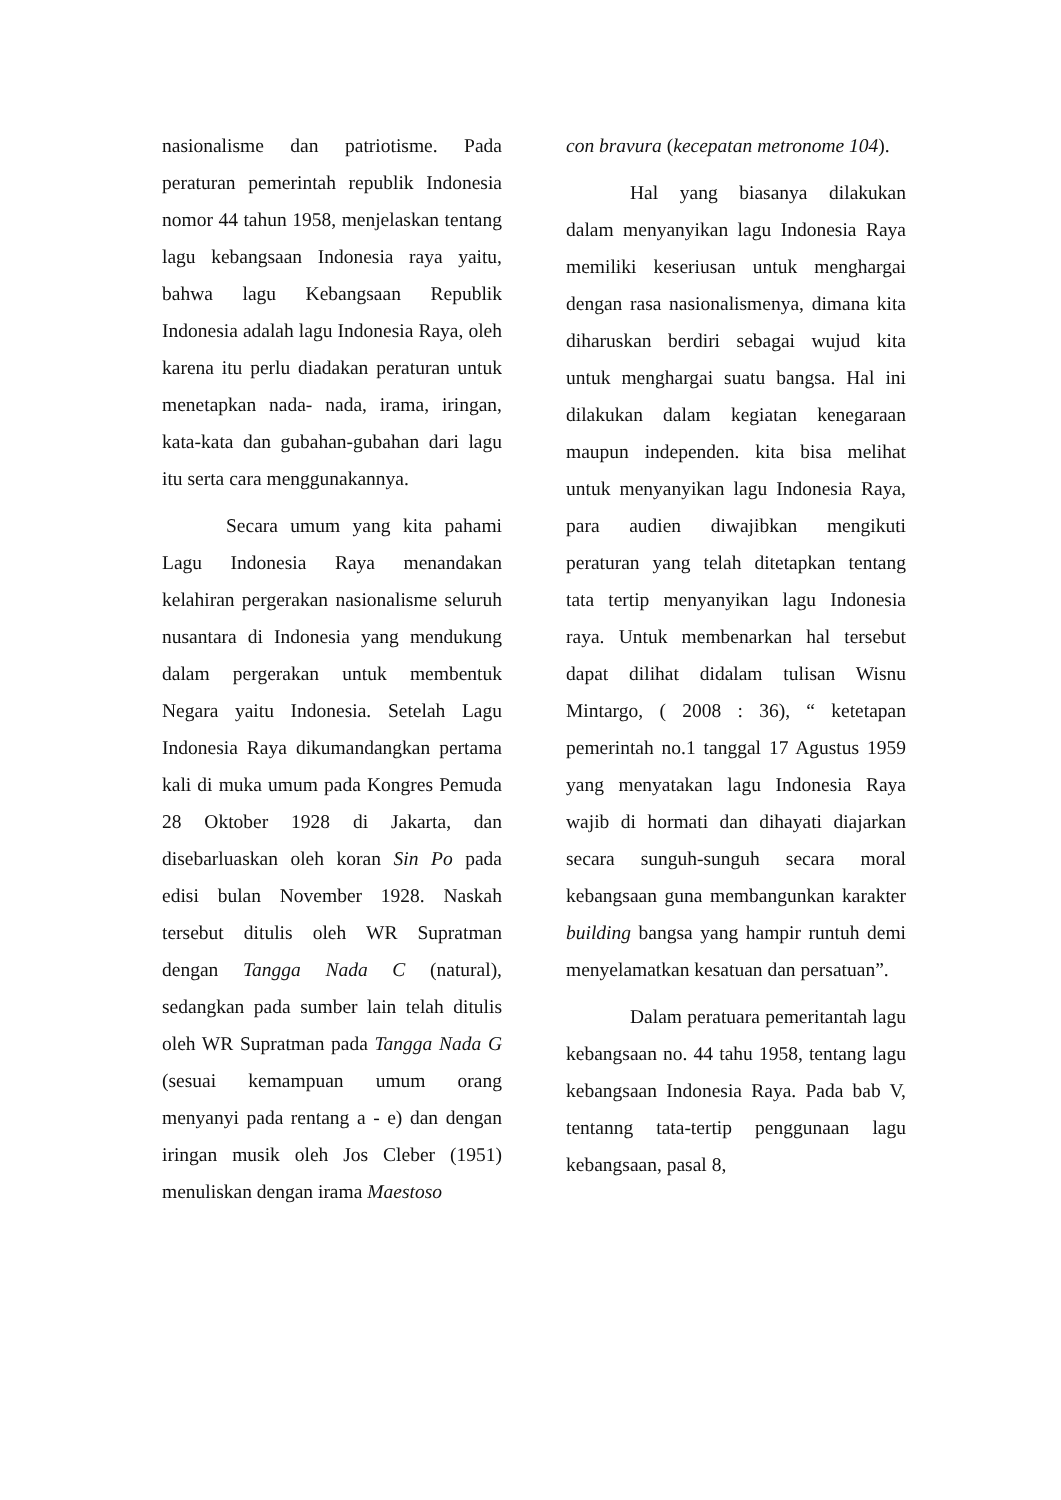nasionalisme dan patriotisme. Pada peraturan pemerintah republik Indonesia nomor 44 tahun 1958, menjelaskan tentang lagu kebangsaan Indonesia raya yaitu, bahwa lagu Kebangsaan Republik Indonesia adalah lagu Indonesia Raya, oleh karena itu perlu diadakan peraturan untuk menetapkan nada- nada, irama, iringan, kata-kata dan gubahan-gubahan dari lagu itu serta cara menggunakannya.
Secara umum yang kita pahami Lagu Indonesia Raya menandakan kelahiran pergerakan nasionalisme seluruh nusantara di Indonesia yang mendukung dalam pergerakan untuk membentuk Negara yaitu Indonesia. Setelah Lagu Indonesia Raya dikumandangkan pertama kali di muka umum pada Kongres Pemuda 28 Oktober 1928 di Jakarta, dan disebarluaskan oleh koran Sin Po pada edisi bulan November 1928. Naskah tersebut ditulis oleh WR Supratman dengan Tangga Nada C (natural), sedangkan pada sumber lain telah ditulis oleh WR Supratman pada Tangga Nada G (sesuai kemampuan umum orang menyanyi pada rentang a - e) dan dengan iringan musik oleh Jos Cleber (1951) menuliskan dengan irama Maestoso
con bravura (kecepatan metronome 104).
Hal yang biasanya dilakukan dalam menyanyikan lagu Indonesia Raya memiliki keseriusan untuk menghargai dengan rasa nasionalismenya, dimana kita diharuskan berdiri sebagai wujud kita untuk menghargai suatu bangsa. Hal ini dilakukan dalam kegiatan kenegaraan maupun independen. kita bisa melihat untuk menyanyikan lagu Indonesia Raya, para audien diwajibkan mengikuti peraturan yang telah ditetapkan tentang tata tertip menyanyikan lagu Indonesia raya. Untuk membenarkan hal tersebut dapat dilihat didalam tulisan Wisnu Mintargo, ( 2008 : 36), “ ketetapan pemerintah no.1 tanggal 17 Agustus 1959 yang menyatakan lagu Indonesia Raya wajib di hormati dan dihayati diajarkan secara sunguh-sunguh secara moral kebangsaan guna membangunkan karakter building bangsa yang hampir runtuh demi menyelamatkan kesatuan dan persatuan”.
Dalam peratuara pemeritantah lagu kebangsaan no. 44 tahu 1958, tentang lagu kebangsaan Indonesia Raya. Pada bab V, tentanng tata-tertip penggunaan lagu kebangsaan, pasal 8,